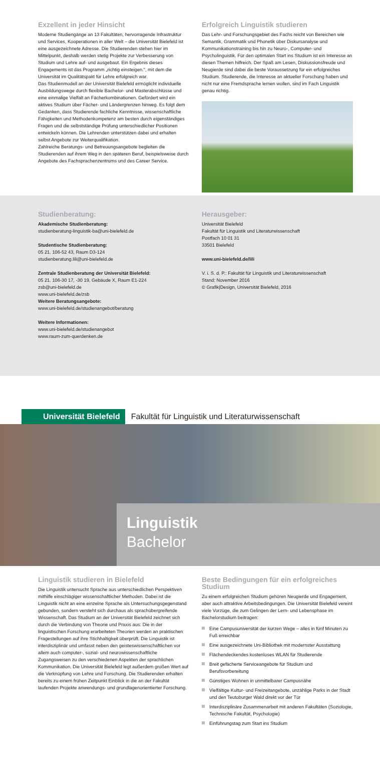Exzellent in jeder Hinsicht
Moderne Studiengänge an 13 Fakultäten, hervorragende Infrastruktur und Services, Kooperationen in aller Welt – die Universität Bielefeld ist eine ausgezeichnete Adresse. Die Studierenden stehen hier im Mittelpunkt, deshalb werden stetig Projekte zur Verbesserung von Studium und Lehre auf- und ausgebaut. Ein Ergebnis dieses Engagements ist das Programm „richtig einsteigen.“, mit dem die Universität im Qualitätspakt für Lehre erfolgreich war.
Das Studienmodell an der Universität Bielefeld ermöglicht individuelle Ausbildungswege durch flexible Bachelor- und Masterabschlüsse und eine einmalige Vielfalt an Fächerkombinationen. Gefördert wird ein aktives Studium über Fächer- und Ländergrenzen hinweg. Es folgt dem Gedanken, dass Studierende fachliche Kenntnisse, wissenschaftliche Fähigkeiten und Methodenkompetenz am besten durch eigenständiges Fragen und die selbstständige Prüfung unterschiedlicher Positionen entwickeln können. Die Lehrenden unterstützen dabei und erhalten selbst Angebote zur Weiterqualifikation.
Zahlreiche Beratungs- und Betreuungsangebote begleiten die Studierenden auf ihrem Weg in den späteren Beruf, beispielsweise durch Angebote des Fachsprachenzentrums und des Career Service.
Erfolgreich Linguistik studieren
Das Lehr- und Forschungsgebiet des Fachs reicht von Bereichen wie Semantik, Grammatik und Phonetik über Diskursanalyse und Kommunikationstraining bis hin zu Neuro-, Computer- und Psycholinguistik. Für den optimalen Start ins Studium ist ein Interesse an diesen Themen hilfreich. Der Spaß am Lesen, Diskussionsfreude und Neugierde sind dabei die beste Voraussetzung für ein erfolgreiches Studium. Studierende, die Interesse an aktueller Forschung haben und nicht nur eine Fremdsprache lernen wollen, sind im Fach Linguistik genau richtig.
Studienberatung:
Akademische Studienberatung:
studienberatung-linguistik-ba@uni-bielefeld.de
Studentische Studienberatung:
05 21. 106-52 43, Raum D3-124
studienberatung.lili@uni-bielefeld.de
Zentrale Studienberatung der Universität Bielefeld:
05 21. 106-30 17, -30 19, Gebäude X, Raum E1-224
zsb@uni-bielefeld.de
www.uni-bielefeld.de/zsb
Weitere Beratungsangebote:
www.uni-bielefeld.de/studienangebot/beratung
Weitere Informationen:
www.uni-bielefeld.de/studienangebot
www.raum-zum-querdenken.de
Herausgeber:
Universität Bielefeld
Fakultät für Linguistik und Literaturwissenschaft
Postfach 10 01 31
33501 Bielefeld
www.uni-bielefeld.de/lili
V. i. S. d. P.: Fakultät für Linguistik und Literaturwissenschaft
Stand: November 2016
© Grafik|Design, Universität Bielefeld, 2016
Universität Bielefeld
Fakultät für Linguistik und Literaturwissenschaft
Linguistik
Bachelor
Linguistik studieren in Bielefeld
Die Linguistik untersucht Sprache aus unterschiedlichen Perspektiven mithilfe einschlägiger wissenschaftlicher Methoden. Dabei ist die Linguistik nicht an eine einzelne Sprache als Untersuchungsgegenstand gebunden, sondern versteht sich durchaus als sprachübergreifende Wissenschaft. Das Studium an der Universität Bielefeld zeichnet sich durch die Verbindung von Theorie und Praxis aus: Die in der linguistischen Forschung erarbeiteten Theorien werden an praktischen Fragestellungen auf ihre Stichhaltigkeit überprüft. Die Linguistik ist interdisziplinär und umfasst neben den geisteswissenschaftlichen vor allem auch computer-, sozial- und neurowissenschaftliche Zugangsweisen zu den verschiedenen Aspekten der sprachlichen Kommunikation. Die Universität Bielefeld legt außerdem großen Wert auf die Verknüpfung von Lehre und Forschung. Die Studierenden erhalten bereits zu einem frühen Zeitpunkt Einblick in die an der Fakultät laufenden Projekte anwendungs- und grundlagenorientierter Forschung.
Beste Bedingungen für ein erfolgreiches Studium
Zu einem erfolgreichen Studium gehören Neugierde und Engagement, aber auch attraktive Arbeitsbedingungen. Die Universität Bielefeld vereint viele Vorzüge, die zum Gelingen der Lern- und Lebensphase im Bachelorstudium beitragen:
Eine Campusuniversität der kurzen Wege – alles in fünf Minuten zu Fuß erreichbar
Eine ausgezeichnete Uni-Bibliothek mit modernster Ausstattung
Flächendeckendes kostenloses WLAN für Studierende
Breit gefächerte Serviceangebote für Studium und Berufsvorbereitung
Günstiges Wohnen in unmittelbarer Campusnähe
Vielfältige Kultur- und Freizeitangebote, unzählige Parks in der Stadt und den Teutoburger Wald direkt vor der Tür
Interdisziplinäre Zusammenarbeit mit anderen Fakultäten (Soziologie, Technische Fakultät, Psychologie)
Einführungstag zum Start ins Studium